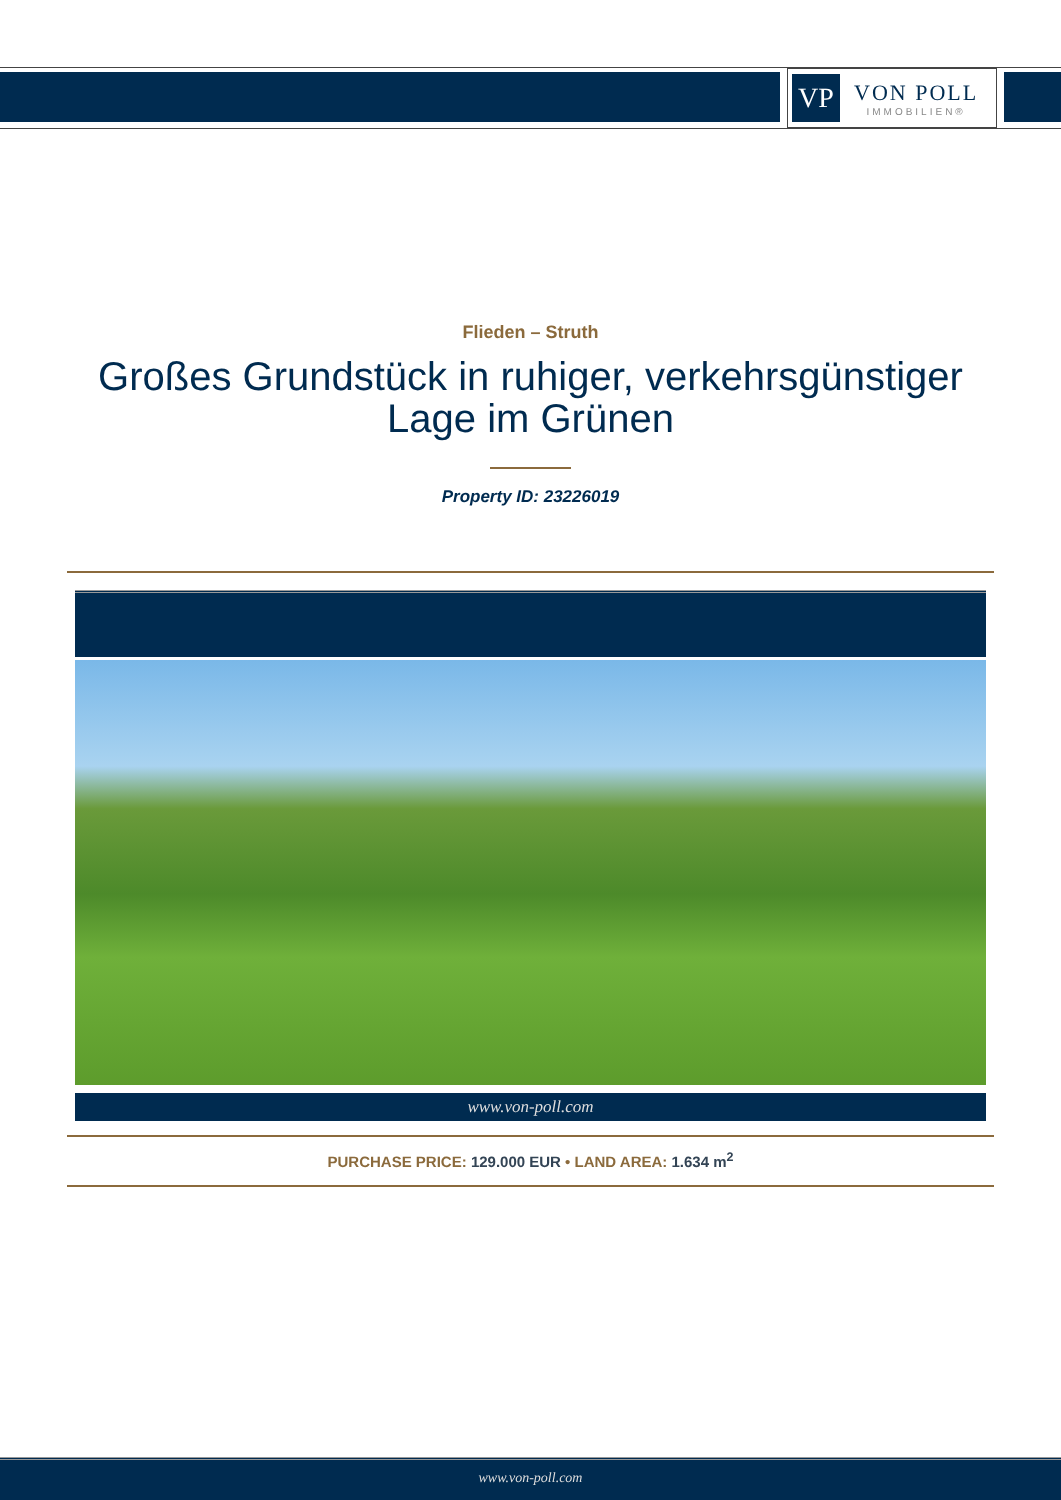VP
VON POLL
IMMOBILIEN®
Flieden – Struth
Großes Grundstück in ruhiger, verkehrsgünstiger
Lage im Grünen
Property ID: 23226019
www.von-poll.com
PURCHASE PRICE: 129.000 EUR • LAND AREA: 1.634 m<sup>2</sup>
www.von-poll.com